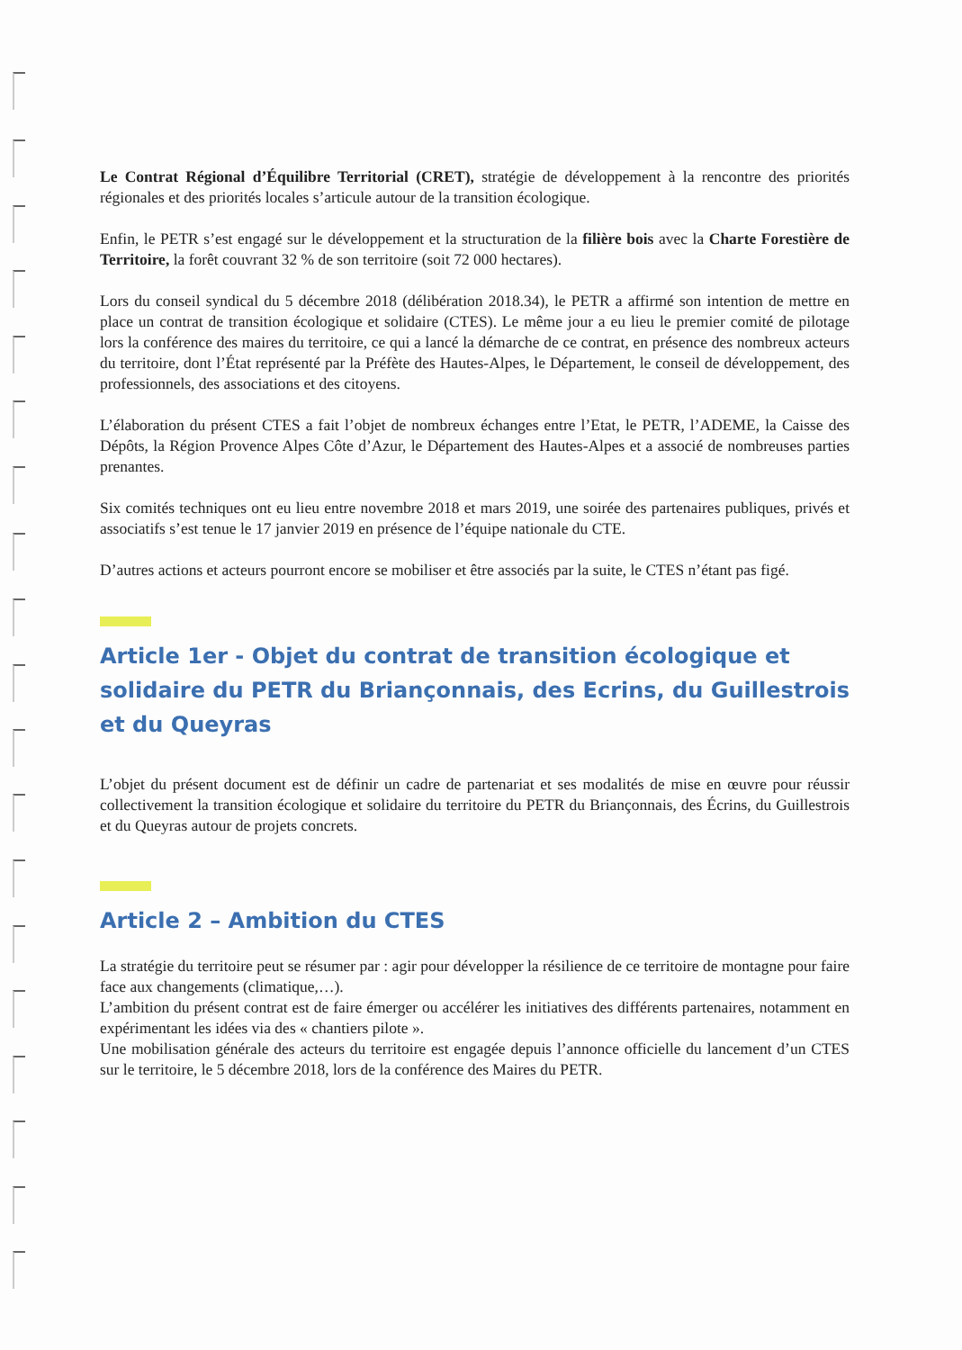Le Contrat Régional d’Équilibre Territorial (CRET), stratégie de développement à la rencontre des priorités régionales et des priorités locales s’articule autour de la transition écologique.
Enfin, le PETR s’est engagé sur le développement et la structuration de la filière bois avec la Charte Forestière de Territoire, la forêt couvrant 32 % de son territoire (soit 72 000 hectares).
Lors du conseil syndical du 5 décembre 2018 (délibération 2018.34), le PETR a affirmé son intention de mettre en place un contrat de transition écologique et solidaire (CTES). Le même jour a eu lieu le premier comité de pilotage lors la conférence des maires du territoire, ce qui a lancé la démarche de ce contrat, en présence des nombreux acteurs du territoire, dont l’État représenté par la Préfète des Hautes-Alpes, le Département, le conseil de développement, des professionnels, des associations et des citoyens.
L’élaboration du présent CTES a fait l’objet de nombreux échanges entre l’Etat, le PETR, l’ADEME, la Caisse des Dépôts, la Région Provence Alpes Côte d’Azur, le Département des Hautes-Alpes et a associé de nombreuses parties prenantes.
Six comités techniques ont eu lieu entre novembre 2018 et mars 2019, une soirée des partenaires publiques, privés et associatifs s’est tenue le 17 janvier 2019 en présence de l’équipe nationale du CTE.
D’autres actions et acteurs pourront encore se mobiliser et être associés par la suite, le CTES n’étant pas figé.
Article 1er - Objet du contrat de transition écologique et solidaire du PETR du Briançonnais, des Ecrins, du Guillestrois et du Queyras
L’objet du présent document est de définir un cadre de partenariat et ses modalités de mise en œuvre pour réussir collectivement la transition écologique et solidaire du territoire du PETR du Briançonnais, des Écrins, du Guillestrois et du Queyras autour de projets concrets.
Article 2 – Ambition du CTES
La stratégie du territoire peut se résumer par : agir pour développer la résilience de ce territoire de montagne pour faire face aux changements (climatique,…).
L’ambition du présent contrat est de faire émerger ou accélérer les initiatives des différents partenaires, notamment en expérimentant les idées via des « chantiers pilote ».
Une mobilisation générale des acteurs du territoire est engagée depuis l’annonce officielle du lancement d’un CTES sur le territoire, le 5 décembre 2018, lors de la conférence des Maires du PETR.